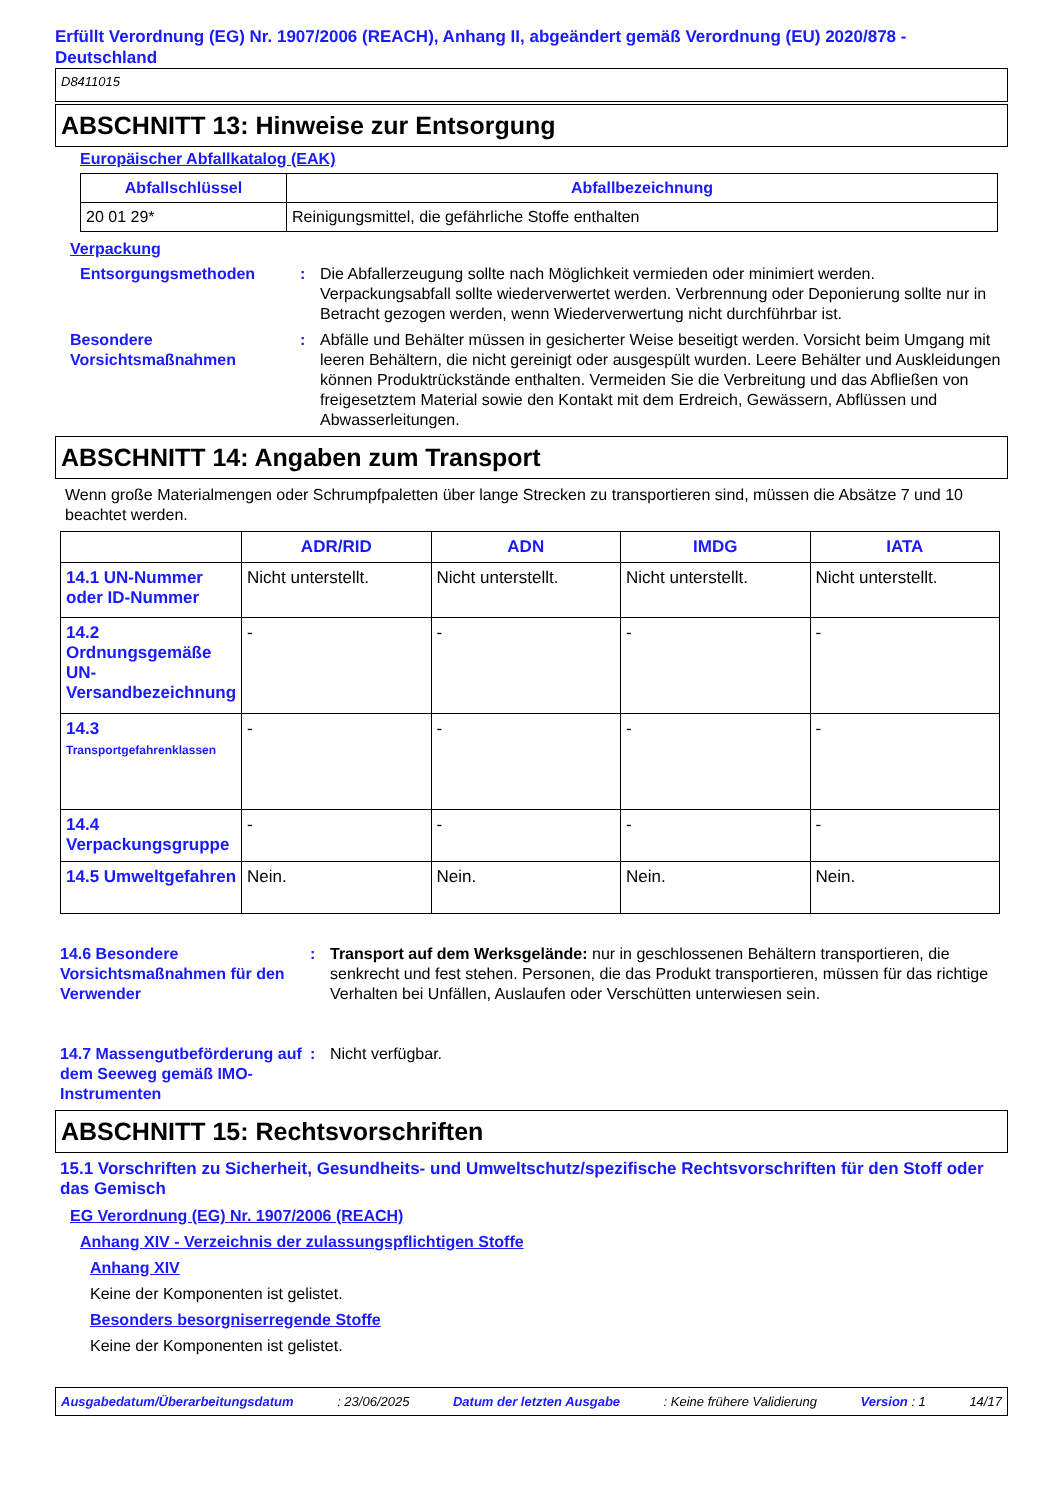Erfüllt Verordnung (EG) Nr. 1907/2006 (REACH), Anhang II, abgeändert gemäß Verordnung (EU) 2020/878 - Deutschland
D8411015
ABSCHNITT 13: Hinweise zur Entsorgung
Europäischer Abfallkatalog (EAK)
| Abfallschlüssel | Abfallbezeichnung |
| --- | --- |
| 20 01 29* | Reinigungsmittel, die gefährliche Stoffe enthalten |
Verpackung
Entsorgungsmethoden : Die Abfallerzeugung sollte nach Möglichkeit vermieden oder minimiert werden. Verpackungsabfall sollte wiederverwertet werden. Verbrennung oder Deponierung sollte nur in Betracht gezogen werden, wenn Wiederverwertung nicht durchführbar ist.
Besondere Vorsichtsmaßnahmen
: Abfälle und Behälter müssen in gesicherter Weise beseitigt werden. Vorsicht beim Umgang mit leeren Behältern, die nicht gereinigt oder ausgespült wurden. Leere Behälter und Auskleidungen können Produktrückstände enthalten. Vermeiden Sie die Verbreitung und das Abfließen von freigesetztem Material sowie den Kontakt mit dem Erdreich, Gewässern, Abflüssen und Abwasserleitungen.
ABSCHNITT 14: Angaben zum Transport
Wenn große Materialmengen oder Schrumpfpaletten über lange Strecken zu transportieren sind, müssen die Absätze 7 und 10 beachtet werden.
| | ADR/RID | ADN | IMDG | IATA |
| --- | --- | --- | --- | --- |
| 14.1 UN-Nummer oder ID-Nummer | Nicht unterstellt. | Nicht unterstellt. | Nicht unterstellt. | Nicht unterstellt. |
| 14.2 Ordnungsgemäße UN-Versandbezeichnung | - | - | - | - |
| 14.3 Transportgefahrenklassen | - | - | - | - |
| 14.4 Verpackungsgruppe | - | - | - | - |
| 14.5 Umweltgefahren | Nein. | Nein. | Nein. | Nein. |
14.6 Besondere Vorsichtsmaßnahmen für den Verwender
: Transport auf dem Werksgelände: nur in geschlossenen Behältern transportieren, die senkrecht und fest stehen. Personen, die das Produkt transportieren, müssen für das richtige Verhalten bei Unfällen, Auslaufen oder Verschütten unterwiesen sein.
14.7 Massengutbeförderung auf dem Seeweg gemäß IMO-Instrumenten
: Nicht verfügbar.
ABSCHNITT 15: Rechtsvorschriften
15.1 Vorschriften zu Sicherheit, Gesundheits- und Umweltschutz/spezifische Rechtsvorschriften für den Stoff oder das Gemisch
EG Verordnung (EG) Nr. 1907/2006 (REACH)
Anhang XIV - Verzeichnis der zulassungspflichtigen Stoffe
Anhang XIV
Keine der Komponenten ist gelistet.
Besonders besorgniserregende Stoffe
Keine der Komponenten ist gelistet.
Ausgabedatum/Überarbeitungsdatum: 23/06/2025 Datum der letzten Ausgabe: Keine frühere Validierung Version : 1 14/17